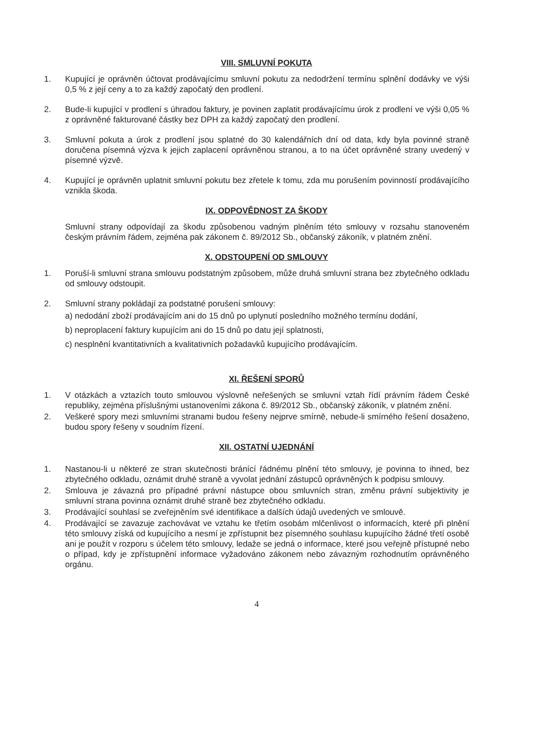VIII. SMLUVNÍ POKUTA
1. Kupující je oprávněn účtovat prodávajícímu smluvní pokutu za nedodržení termínu splnění dodávky ve výši 0,5 % z její ceny a to za každý započatý den prodlení.
2. Bude-li kupující v prodlení s úhradou faktury, je povinen zaplatit prodávajícímu úrok z prodlení ve výši 0,05 % z oprávněné fakturované částky bez DPH za každý započatý den prodlení.
3. Smluvní pokuta a úrok z prodlení jsou splatné do 30 kalendářních dní od data, kdy byla povinné straně doručena písemná výzva k jejich zaplacení oprávněnou stranou, a to na účet oprávněné strany uvedený v písemné výzvě.
4. Kupující je oprávněn uplatnit smluvní pokutu bez zřetele k tomu, zda mu porušením povinností prodávajícího vznikla škoda.
IX. ODPOVĚDNOST ZA ŠKODY
Smluvní strany odpovídají za škodu způsobenou vadným plněním této smlouvy v rozsahu stanoveném českým právním řádem, zejména pak zákonem č. 89/2012 Sb., občanský zákoník, v platném znění.
X. ODSTOUPENÍ OD SMLOUVY
1. Poruší-li smluvní strana smlouvu podstatným způsobem, může druhá smluvní strana bez zbytečného odkladu od smlouvy odstoupit.
2. Smluvní strany pokládají za podstatné porušení smlouvy:
a) nedodání zboží prodávajícím ani do 15 dnů po uplynutí posledního možného termínu dodání,
b) neproplacení faktury kupujícím ani do 15 dnů po datu její splatnosti,
c) nesplnění kvantitativních a kvalitativních požadavků kupujícího prodávajícím.
XI. ŘEŠENÍ SPORŮ
1. V otázkách a vztazích touto smlouvou výslovně neřešených se smluvní vztah řídí právním řádem České republiky, zejména příslušnými ustanoveními zákona č. 89/2012 Sb., občanský zákoník, v platném znění.
2. Veškeré spory mezi smluvními stranami budou řešeny nejprve smírně, nebude-li smírného řešení dosaženo, budou spory řešeny v soudním řízení.
XII. OSTATNÍ UJEDNÁNÍ
1. Nastanou-li u některé ze stran skutečnosti bránící řádnému plnění této smlouvy, je povinna to ihned, bez zbytečného odkladu, oznámit druhé straně a vyvolat jednání zástupců oprávněných k podpisu smlouvy.
2. Smlouva je závazná pro případné právní nástupce obou smluvních stran, změnu právní subjektivity je smluvní strana povinna oznámit druhé straně bez zbytečného odkladu.
3. Prodávající souhlasí se zveřejněním své identifikace a dalších údajů uvedených ve smlouvě.
4. Prodávající se zavazuje zachovávat ve vztahu ke třetím osobám mlčenlivost o informacích, které při plnění této smlouvy získá od kupujícího a nesmí je zpřístupnit bez písemného souhlasu kupujícího žádné třetí osobě ani je použít v rozporu s účelem této smlouvy, ledaže se jedná o informace, které jsou veřejně přístupné nebo o případ, kdy je zpřístupnění informace vyžadováno zákonem nebo závazným rozhodnutím oprávněného orgánu.
4